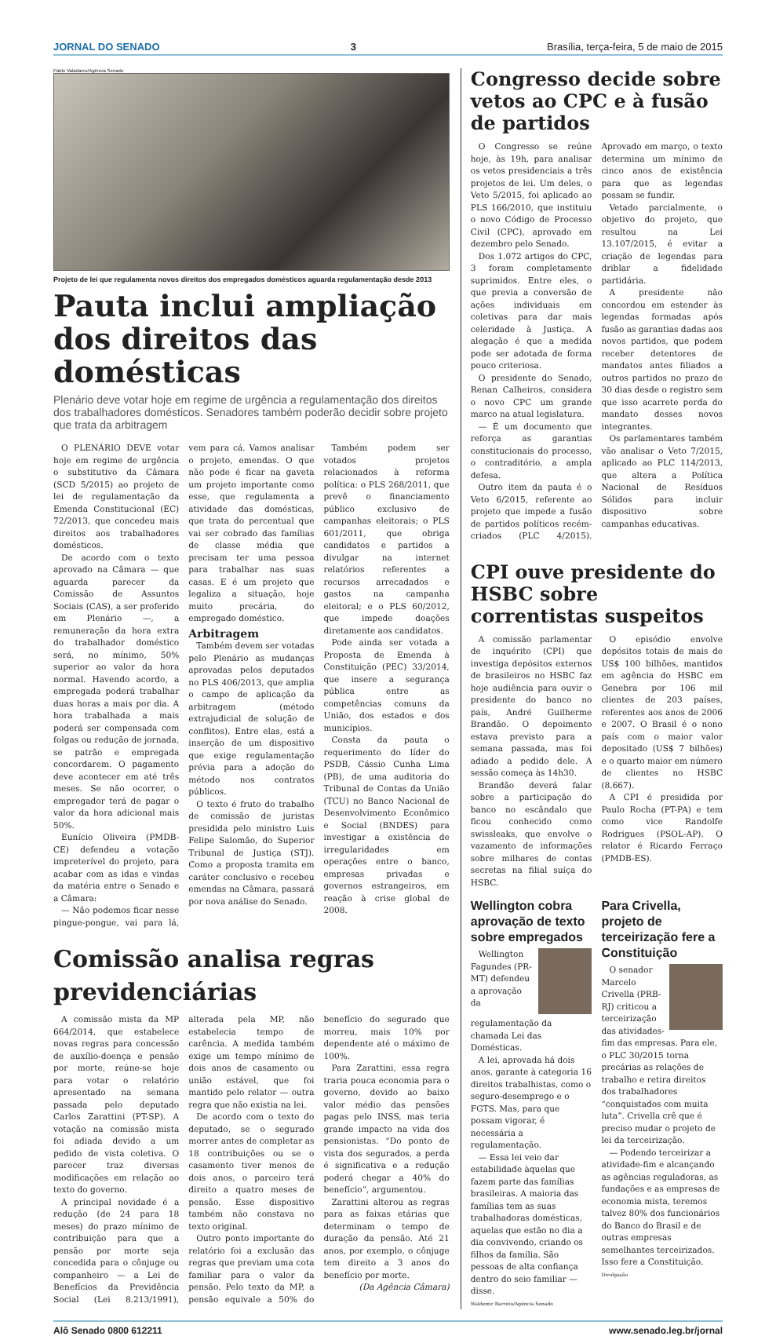JORNAL DO SENADO 3 Brasília, terça-feira, 5 de maio de 2015
Pablo Valadares/Agência Senado
Projeto de lei que regulamenta novos direitos dos empregados domésticos aguarda regulamentação desde 2013
Pauta inclui ampliação dos direitos das domésticas
Plenário deve votar hoje em regime de urgência a regulamentação dos direitos dos trabalhadores domésticos. Senadores também poderão decidir sobre projeto que trata da arbitragem
O PLENÁRIO DEVE votar hoje em regime de urgência o substitutivo da Câmara (SCD 5/2015) ao projeto de lei de regulamentação da Emenda Constitucional (EC) 72/2013, que concedeu mais direitos aos trabalhadores domésticos.
De acordo com o texto aprovado na Câmara — que aguarda parecer da Comissão de Assuntos Sociais (CAS), a ser proferido em Plenário —, a remuneração da hora extra do trabalhador doméstico será, no mínimo, 50% superior ao valor da hora normal. Havendo acordo, a empregada poderá trabalhar duas horas a mais por dia. A hora trabalhada a mais poderá ser compensada com folgas ou redução de jornada, se patrão e empregada concordarem. O pagamento deve acontecer em até três meses. Se não ocorrer, o empregador terá de pagar o valor da hora adicional mais 50%.
Eunício Oliveira (PMDB-CE) defendeu a votação impreterível do projeto, para acabar com as idas e vindas da matéria entre o Senado e a Câmara:
— Não podemos ficar nesse pingue-pongue, vai para lá, vem para cá. Vamos analisar o projeto, emendas. O que não pode é ficar na gaveta um projeto importante como esse, que regulamenta a atividade das domésticas, que trata do percentual que vai ser cobrado das famílias de classe média que precisam ter uma pessoa para trabalhar nas suas casas. E é um projeto que legaliza a situação, hoje muito precária, do empregado doméstico.
Arbitragem
Também devem ser votadas pelo Plenário as mudanças aprovadas pelos deputados no PLS 406/2013, que amplia o campo de aplicação da arbitragem (método extrajudicial de solução de conflitos). Entre elas, está a inserção de um dispositivo que exige regulamentação prévia para a adoção do método nos contratos públicos.
O texto é fruto do trabalho de comissão de juristas presidida pelo ministro Luis Felipe Salomão, do Superior Tribunal de Justiça (STJ). Como a proposta tramita em caráter conclusivo e recebeu emendas na Câmara, passará por nova análise do Senado.
Também podem ser votados projetos relacionados à reforma política: o PLS 268/2011, que prevê o financiamento público exclusivo de campanhas eleitorais; o PLS 601/2011, que obriga candidatos e partidos a divulgar na internet relatórios referentes a recursos arrecadados e gastos na campanha eleitoral; e o PLS 60/2012, que impede doações diretamente aos candidatos.
Pode ainda ser votada a Proposta de Emenda à Constituição (PEC) 33/2014, que insere a segurança pública entre as competências comuns da União, dos estados e dos municípios.
Consta da pauta o requerimento do líder do PSDB, Cássio Cunha Lima (PB), de uma auditoria do Tribunal de Contas da União (TCU) no Banco Nacional de Desenvolvimento Econômico e Social (BNDES) para investigar a existência de irregularidades em operações entre o banco, empresas privadas e governos estrangeiros, em reação à crise global de 2008.
Comissão analisa regras previdenciárias
A comissão mista da MP 664/2014, que estabelece novas regras para concessão de auxílio-doença e pensão por morte, reúne-se hoje para votar o relatório apresentado na semana passada pelo deputado Carlos Zarattini (PT-SP). A votação na comissão mista foi adiada devido a um pedido de vista coletiva. O parecer traz diversas modificações em relação ao texto do governo.
A principal novidade é a redução (de 24 para 18 meses) do prazo mínimo de contribuição para que a pensão por morte seja concedida para o cônjuge ou companheiro — a Lei de Benefícios da Previdência Social (Lei 8.213/1991), alterada pela MP, não estabelecia tempo de carência. A medida também exige um tempo mínimo de dois anos de casamento ou união estável, que foi mantido pelo relator — outra regra que não existia na lei.
De acordo com o texto do deputado, se o segurado morrer antes de completar as 18 contribuições ou se o casamento tiver menos de dois anos, o parceiro terá direito a quatro meses de pensão. Esse dispositivo também não constava no texto original.
Outro ponto importante do relatório foi a exclusão das regras que previam uma cota familiar para o valor da pensão. Pelo texto da MP, a pensão equivale a 50% do benefício do segurado que morreu, mais 10% por dependente até o máximo de 100%.
Para Zarattini, essa regra traria pouca economia para o governo, devido ao baixo valor médio das pensões pagas pelo INSS, mas teria grande impacto na vida dos pensionistas. “Do ponto de vista dos segurados, a perda é significativa e a redução poderá chegar a 40% do benefício”, argumentou.
Zarattini alterou as regras para as faixas etárias que determinam o tempo de duração da pensão. Até 21 anos, por exemplo, o cônjuge tem direito a 3 anos do benefício por morte.
(Da Agência Câmara)
Congresso decide sobre vetos ao CPC e à fusão de partidos
O Congresso se reúne hoje, às 19h, para analisar os vetos presidenciais a três projetos de lei. Um deles, o Veto 5/2015, foi aplicado ao PLS 166/2010, que instituiu o novo Código de Processo Civil (CPC), aprovado em dezembro pelo Senado.
Dos 1.072 artigos do CPC, 3 foram completamente suprimidos. Entre eles, o que previa a conversão de ações individuais em coletivas para dar mais celeridade à Justiça. A alegação é que a medida pode ser adotada de forma pouco criteriosa.
O presidente do Senado, Renan Calheiros, considera o novo CPC um grande marco na atual legislatura.
— É um documento que reforça as garantias constitucionais do processo, o contraditório, a ampla defesa.
Outro item da pauta é o Veto 6/2015, referente ao projeto que impede a fusão de partidos políticos recém-criados (PLC 4/2015). Aprovado em março, o texto determina um mínimo de cinco anos de existência para que as legendas possam se fundir.
Vetado parcialmente, o objetivo do projeto, que resultou na Lei 13.107/2015, é evitar a criação de legendas para driblar a fidelidade partidária.
A presidente não concordou em estender às legendas formadas após fusão as garantias dadas aos novos partidos, que podem receber detentores de mandatos antes filiados a outros partidos no prazo de 30 dias desde o registro sem que isso acarrete perda do mandato desses novos integrantes.
Os parlamentares também vão analisar o Veto 7/2015, aplicado ao PLC 114/2013, que altera a Política Nacional de Resíduos Sólidos para incluir dispositivo sobre campanhas educativas.
CPI ouve presidente do HSBC sobre correntistas suspeitos
A comissão parlamentar de inquérito (CPI) que investiga depósitos externos de brasileiros no HSBC faz hoje audiência para ouvir o presidente do banco no país, André Guilherme Brandão. O depoimento estava previsto para a semana passada, mas foi adiado a pedido dele. A sessão começa às 14h30.
Brandão deverá falar sobre a participação do banco no escândalo que ficou conhecido como swissleaks, que envolve o vazamento de informações sobre milhares de contas secretas na filial suíça do HSBC.
O episódio envolve depósitos totais de mais de US$ 100 bilhões, mantidos em agência do HSBC em Genebra por 106 mil clientes de 203 países, referentes aos anos de 2006 e 2007. O Brasil é o nono país com o maior valor depositado (US$ 7 bilhões) e o quarto maior em número de clientes no HSBC (8.667).
A CPI é presidida por Paulo Rocha (PT-PA) e tem como vice Randolfe Rodrigues (PSOL-AP). O relator é Ricardo Ferraço (PMDB-ES).
Wellington cobra aprovação de texto sobre empregados
Wellington Fagundes (PR-MT) defendeu a aprovação da regulamentação da chamada Lei das Domésticas.
A lei, aprovada há dois anos, garante à categoria 16 direitos trabalhistas, como o seguro-desemprego e o FGTS. Mas, para que possam vigorar, é necessária a regulamentação.
— Essa lei veio dar estabilidade àquelas que fazem parte das famílias brasileiras. A maioria das famílias tem as suas trabalhadoras domésticas, aquelas que estão no dia a dia convivendo, criando os filhos da família. São pessoas de alta confiança dentro do seio familiar — disse.
Waldemir Barreto/Agência Senado
Para Crivella, projeto de terceirização fere a Constituição
O senador Marcelo Crivella (PRB-RJ) criticou a terceirização das atividades-fim das empresas. Para ele, o PLC 30/2015 torna precárias as relações de trabalho e retira direitos dos trabalhadores “conquistados com muita luta”. Crivella crê que é preciso mudar o projeto de lei da terceirização.
— Podendo terceirizar a atividade-fim e alcançando as agências reguladoras, as fundações e as empresas de economia mista, teremos talvez 80% dos funcionários do Banco do Brasil e de outras empresas semelhantes terceirizados. Isso fere a Constituição.
Divulgação
Alô Senado 0800 612211 www.senado.leg.br/jornal